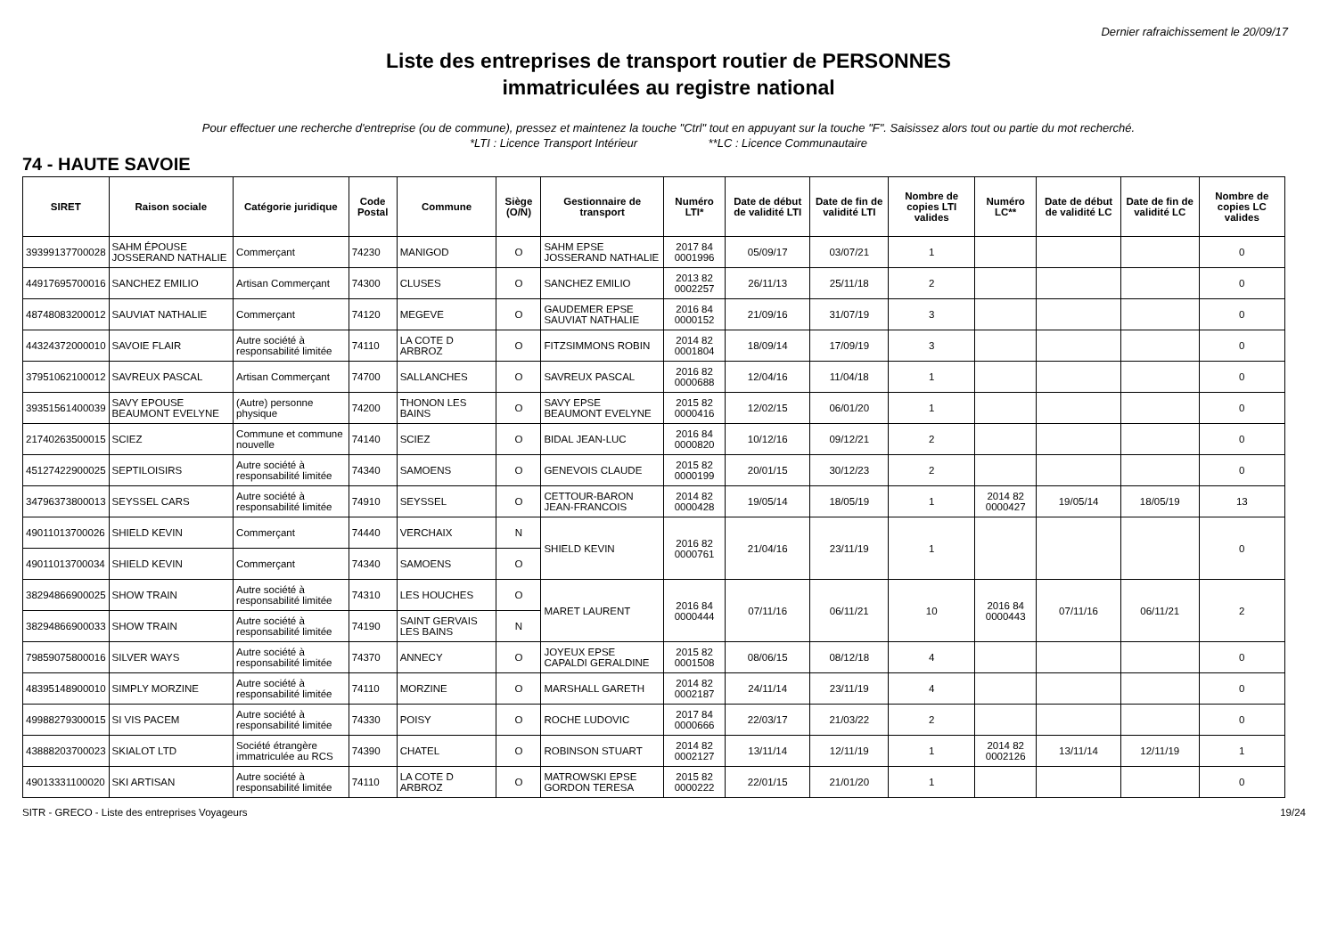Dernier rafraichissement le 20/09/17
Liste des entreprises de transport routier de PERSONNES
immatriculées au registre national
Pour effectuer une recherche d'entreprise (ou de commune), pressez et maintenez la touche "Ctrl" tout en appuyant sur la touche "F". Saisissez alors tout ou partie du mot recherché.
*LTI : Licence Transport Intérieur **LC : Licence Communautaire
74 - HAUTE SAVOIE
| SIRET | Raison sociale | Catégorie juridique | Code Postal | Commune | Siège (O/N) | Gestionnaire de transport | Numéro LTI* | Date de début de validité LTI | Date de fin de validité LTI | Nombre de copies LTI valides | Numéro LC** | Date de début de validité LC | Date de fin de validité LC | Nombre de copies LC valides |
| --- | --- | --- | --- | --- | --- | --- | --- | --- | --- | --- | --- | --- | --- | --- |
| 39399137700028 | SAHM ÉPOUSE JOSSERAND NATHALIE | Commerçant | 74230 | MANIGOD | O | SAHM EPSE JOSSERAND NATHALIE | 2017 84 0001996 | 05/09/17 | 03/07/21 | 1 | | | | 0 |
| 44917695700016 | SANCHEZ EMILIO | Artisan Commerçant | 74300 | CLUSES | O | SANCHEZ EMILIO | 2013 82 0002257 | 26/11/13 | 25/11/18 | 2 | | | | 0 |
| 48748083200012 | SAUVIAT NATHALIE | Commerçant | 74120 | MEGEVE | O | GAUDEMER EPSE SAUVIAT NATHALIE | 2016 84 0000152 | 21/09/16 | 31/07/19 | 3 | | | | 0 |
| 44324372000010 | SAVOIE FLAIR | Autre société à responsabilité limitée | 74110 | LA COTE D ARBROZ | O | FITZSIMMONS ROBIN | 2014 82 0001804 | 18/09/14 | 17/09/19 | 3 | | | | 0 |
| 37951062100012 | SAVREUX PASCAL | Artisan Commerçant | 74700 | SALLANCHES | O | SAVREUX PASCAL | 2016 82 0000688 | 12/04/16 | 11/04/18 | 1 | | | | 0 |
| 39351561400039 | SAVY EPOUSE BEAUMONT EVELYNE | (Autre) personne physique | 74200 | THONON LES BAINS | O | SAVY EPSE BEAUMONT EVELYNE | 2015 82 0000416 | 12/02/15 | 06/01/20 | 1 | | | | 0 |
| 21740263500015 | SCIEZ | Commune et commune nouvelle | 74140 | SCIEZ | O | BIDAL JEAN-LUC | 2016 84 0000820 | 10/12/16 | 09/12/21 | 2 | | | | 0 |
| 45127422900025 | SEPTILOISIRS | Autre société à responsabilité limitée | 74340 | SAMOENS | O | GENEVOIS CLAUDE | 2015 82 0000199 | 20/01/15 | 30/12/23 | 2 | | | | 0 |
| 34796373800013 | SEYSSEL CARS | Autre société à responsabilité limitée | 74910 | SEYSSEL | O | CETTOUR-BARON JEAN-FRANCOIS | 2014 82 0000428 | 19/05/14 | 18/05/19 | 1 | 2014 82 0000427 | 19/05/14 | 18/05/19 | 13 |
| 49011013700026 | SHIELD KEVIN | Commerçant | 74440 | VERCHAIX | N | SHIELD KEVIN | 2016 82 0000761 | 21/04/16 | 23/11/19 | 1 | | | | 0 |
| 49011013700034 | SHIELD KEVIN | Commerçant | 74340 | SAMOENS | O | | | | | | | | | |
| 38294866900025 | SHOW TRAIN | Autre société à responsabilité limitée | 74310 | LES HOUCHES | O | MARET LAURENT | 2016 84 0000444 | 07/11/16 | 06/11/21 | 10 | 2016 84 0000443 | 07/11/16 | 06/11/21 | 2 |
| 38294866900033 | SHOW TRAIN | Autre société à responsabilité limitée | 74190 | SAINT GERVAIS LES BAINS | N | | | | | | | | | |
| 79859075800016 | SILVER WAYS | Autre société à responsabilité limitée | 74370 | ANNECY | O | JOYEUX EPSE CAPALDI GERALDINE | 2015 82 0001508 | 08/06/15 | 08/12/18 | 4 | | | | 0 |
| 48395148900010 | SIMPLY MORZINE | Autre société à responsabilité limitée | 74110 | MORZINE | O | MARSHALL GARETH | 2014 82 0002187 | 24/11/14 | 23/11/19 | 4 | | | | 0 |
| 49988279300015 | SI VIS PACEM | Autre société à responsabilité limitée | 74330 | POISY | O | ROCHE LUDOVIC | 2017 84 0000666 | 22/03/17 | 21/03/22 | 2 | | | | 0 |
| 43888203700023 | SKIALOT LTD | Société étrangère immatriculée au RCS | 74390 | CHATEL | O | ROBINSON STUART | 2014 82 0002127 | 13/11/14 | 12/11/19 | 1 | 2014 82 0002126 | 13/11/14 | 12/11/19 | 1 |
| 49013331100020 | SKI ARTISAN | Autre société à responsabilité limitée | 74110 | LA COTE D ARBROZ | O | MATROWSKI EPSE GORDON TERESA | 2015 82 0000222 | 22/01/15 | 21/01/20 | 1 | | | | 0 |
SITR - GRECO - Liste des entreprises Voyageurs 19/24